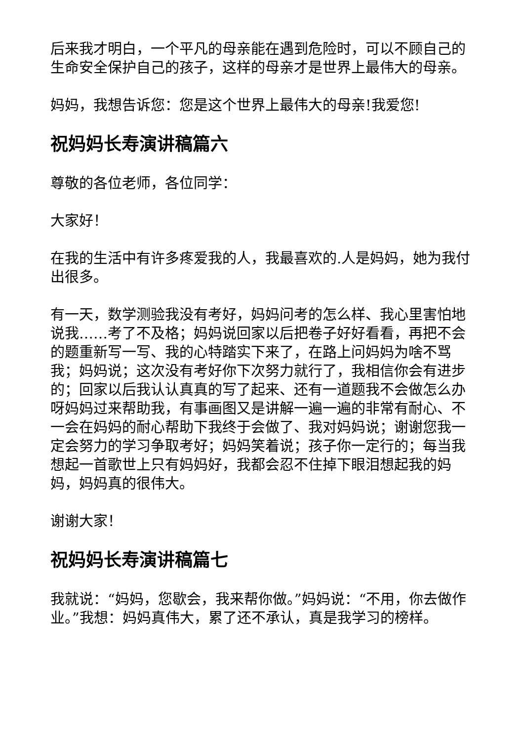后来我才明白，一个平凡的母亲能在遇到危险时，可以不顾自己的生命安全保护自己的孩子，这样的母亲才是世界上最伟大的母亲。
妈妈，我想告诉您：您是这个世界上最伟大的母亲!我爱您!
祝妈妈长寿演讲稿篇六
尊敬的各位老师，各位同学：
大家好！
在我的生活中有许多疼爱我的人，我最喜欢的.人是妈妈，她为我付出很多。
有一天，数学测验我没有考好，妈妈问考的怎么样、我心里害怕地说我……考了不及格；妈妈说回家以后把卷子好好看看，再把不会的题重新写一写、我的心特踏实下来了，在路上问妈妈为啥不骂我；妈妈说；这次没有考好你下次努力就行了，我相信你会有进步的；回家以后我认认真真的写了起来、还有一道题我不会做怎么办呀妈妈过来帮助我，有事画图又是讲解一遍一遍的非常有耐心、不一会在妈妈的耐心帮助下我终于会做了、我对妈妈说；谢谢您我一定会努力的学习争取考好；妈妈笑着说；孩子你一定行的；每当我想起一首歌世上只有妈妈好，我都会忍不住掉下眼泪想起我的妈妈，妈妈真的很伟大。
谢谢大家！
祝妈妈长寿演讲稿篇七
我就说：“妈妈，您歇会，我来帮你做。”妈妈说：“不用，你去做作业。”我想：妈妈真伟大，累了还不承认，真是我学习的榜样。